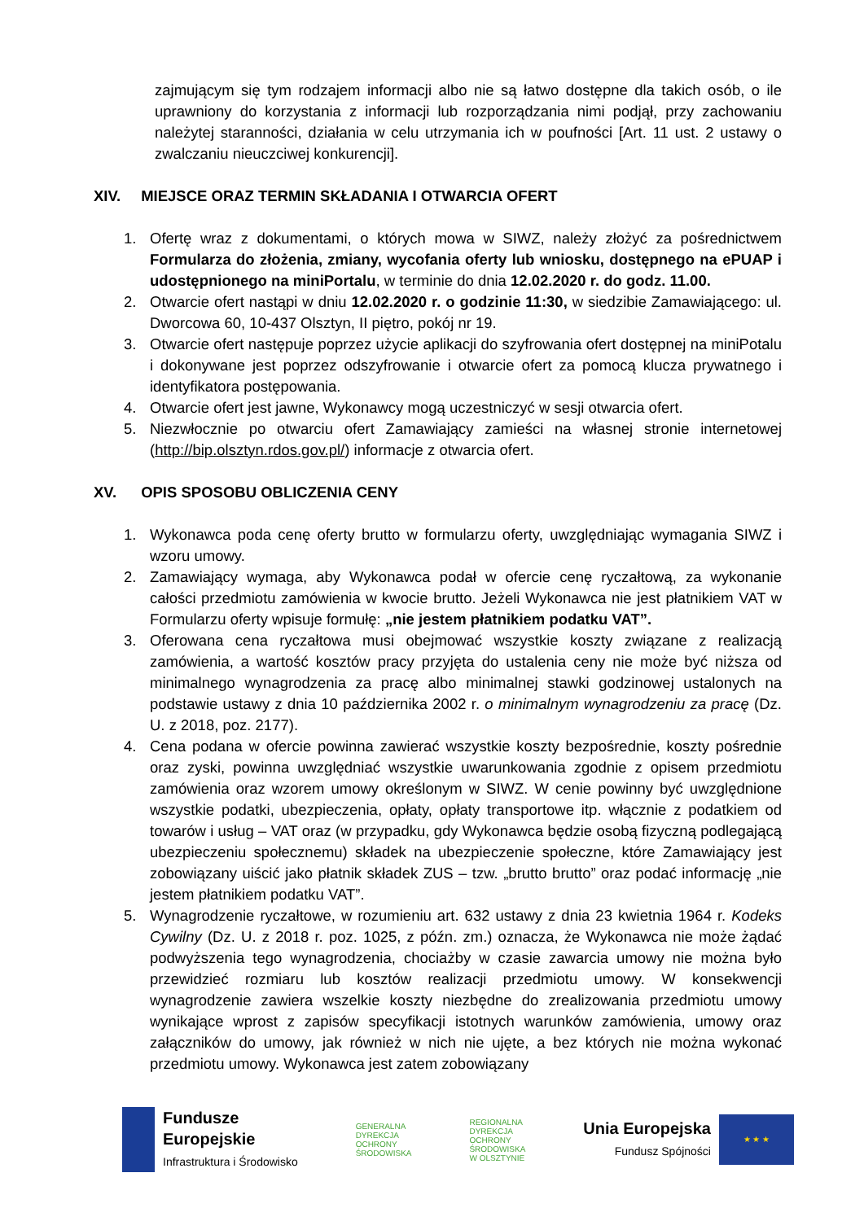zajmującym się tym rodzajem informacji albo nie są łatwo dostępne dla takich osób, o ile uprawniony do korzystania z informacji lub rozporządzania nimi podjął, przy zachowaniu należytej staranności, działania w celu utrzymania ich w poufności [Art. 11 ust. 2 ustawy o zwalczaniu nieuczciwej konkurencji].
XIV. MIEJSCE ORAZ TERMIN SKŁADANIA I OTWARCIA OFERT
1. Ofertę wraz z dokumentami, o których mowa w SIWZ, należy złożyć za pośrednictwem Formularza do złożenia, zmiany, wycofania oferty lub wniosku, dostępnego na ePUAP i udostępnionego na miniPortalu, w terminie do dnia 12.02.2020 r. do godz. 11.00.
2. Otwarcie ofert nastąpi w dniu 12.02.2020 r. o godzinie 11:30, w siedzibie Zamawiającego: ul. Dworcowa 60, 10-437 Olsztyn, II piętro, pokój nr 19.
3. Otwarcie ofert następuje poprzez użycie aplikacji do szyfrowania ofert dostępnej na miniPotalu i dokonywane jest poprzez odszyfrowanie i otwarcie ofert za pomocą klucza prywatnego i identyfikatora postępowania.
4. Otwarcie ofert jest jawne, Wykonawcy mogą uczestniczyć w sesji otwarcia ofert.
5. Niezwłocznie po otwarciu ofert Zamawiający zamieści na własnej stronie internetowej (http://bip.olsztyn.rdos.gov.pl/) informacje z otwarcia ofert.
XV. OPIS SPOSOBU OBLICZENIA CENY
1. Wykonawca poda cenę oferty brutto w formularzu oferty, uwzględniając wymagania SIWZ i wzoru umowy.
2. Zamawiający wymaga, aby Wykonawca podał w ofercie cenę ryczałtową, za wykonanie całości przedmiotu zamówienia w kwocie brutto. Jeżeli Wykonawca nie jest płatnikiem VAT w Formularzu oferty wpisuje formułę: „nie jestem płatnikiem podatku VAT”.
3. Oferowana cena ryczałtowa musi obejmować wszystkie koszty związane z realizacją zamówienia, a wartość kosztów pracy przyjęta do ustalenia ceny nie może być niższa od minimalnego wynagrodzenia za pracę albo minimalnej stawki godzinowej ustalonych na podstawie ustawy z dnia 10 października 2002 r. o minimalnym wynagrodzeniu za pracę (Dz. U. z 2018, poz. 2177).
4. Cena podana w ofercie powinna zawierać wszystkie koszty bezpośrednie, koszty pośrednie oraz zyski, powinna uwzględniać wszystkie uwarunkowania zgodnie z opisem przedmiotu zamówienia oraz wzorem umowy określonym w SIWZ. W cenie powinny być uwzględnione wszystkie podatki, ubezpieczenia, opłaty, opłaty transportowe itp. włącznie z podatkiem od towarów i usług – VAT oraz (w przypadku, gdy Wykonawca będzie osobą fizyczną podlegającą ubezpieczeniu społecznemu) składek na ubezpieczenie społeczne, które Zamawiający jest zobowiązany uiścić jako płatnik składek ZUS – tzw. „brutto brutto” oraz podać informację „nie jestem płatnikiem podatku VAT”.
5. Wynagrodzenie ryczałtowe, w rozumieniu art. 632 ustawy z dnia 23 kwietnia 1964 r. Kodeks Cywilny (Dz. U. z 2018 r. poz. 1025, z późn. zm.) oznacza, że Wykonawca nie może żądać podwyższenia tego wynagrodzenia, chociażby w czasie zawarcia umowy nie można było przewidzieć rozmiaru lub kosztów realizacji przedmiotu umowy. W konsekwencji wynagrodzenie zawiera wszelkie koszty niezbędne do zrealizowania przedmiotu umowy wynikające wprost z zapisów specyfikacji istotnych warunków zamówienia, umowy oraz załączników do umowy, jak również w nich nie ujęte, a bez których nie można wykonać przedmiotu umowy. Wykonawca jest zatem zobowiązany
Fundusze
Europejskie
Infrastruktura i Środowisko
GENERALNA
DYREKCJA
OCHRONY
ŚRODOWISKA
REGIONALNA
DYREKCJA
OCHRONY
ŚRODOWISKA
W OLSZTYNIE
Unia Europejska
Fundusz Spójności
★ ★ ★